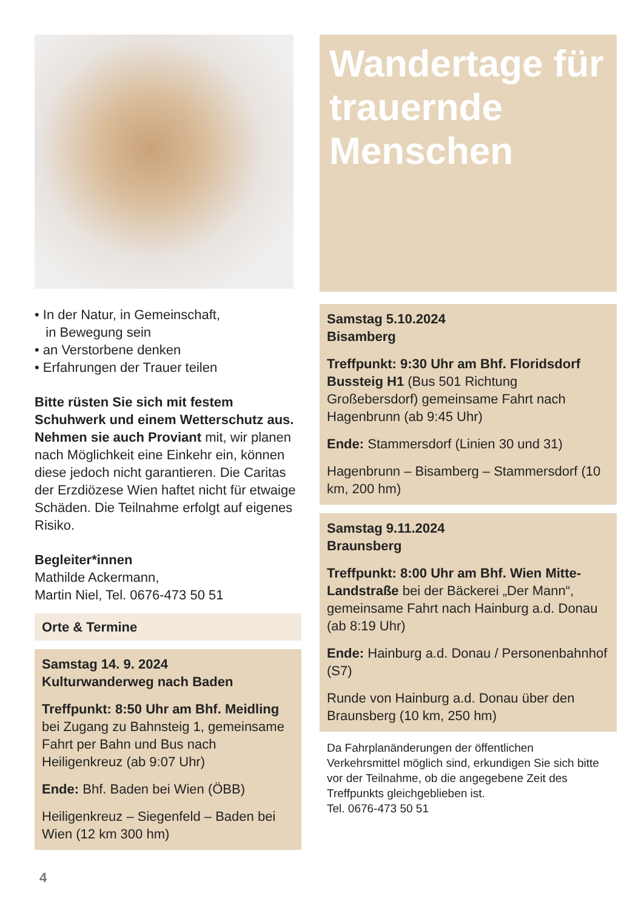• In der Natur, in Gemeinschaft,
in Bewegung sein
• an Verstorbene denken
• Erfahrungen der Trauer teilen
Bitte rüsten Sie sich mit festem Schuhwerk und einem Wetterschutz aus. Nehmen sie auch Proviant mit, wir planen nach Möglichkeit eine Einkehr ein, können diese jedoch nicht garantieren. Die Caritas der Erzdiözese Wien haftet nicht für etwaige Schäden. Die Teilnahme erfolgt auf eigenes Risiko.
Begleiter*innen
Mathilde Ackermann,
Martin Niel, Tel. 0676-473 50 51
Orte & Termine
Samstag 14. 9. 2024
Kulturwanderweg nach Baden
Treffpunkt: 8:50 Uhr am Bhf. Meidling bei Zugang zu Bahnsteig 1, gemeinsame Fahrt per Bahn und Bus nach Heiligenkreuz (ab 9:07 Uhr)
Ende: Bhf. Baden bei Wien (ÖBB)
Heiligenkreuz – Siegenfeld – Baden bei Wien (12 km 300 hm)
Wandertage für trauernde Menschen
Samstag 5.10.2024
Bisamberg
Treffpunkt: 9:30 Uhr am Bhf. Floridsdorf Bussteig H1 (Bus 501 Richtung Großebersdorf) gemeinsame Fahrt nach Hagenbrunn (ab 9:45 Uhr)
Ende: Stammersdorf (Linien 30 und 31)
Hagenbrunn – Bisamberg – Stammersdorf (10 km, 200 hm)
Samstag 9.11.2024
Braunsberg
Treffpunkt: 8:00 Uhr am Bhf. Wien Mitte-Landstraße bei der Bäckerei „Der Mann“, gemeinsame Fahrt nach Hainburg a.d. Donau (ab 8:19 Uhr)
Ende: Hainburg a.d. Donau / Personenbahnhof (S7)
Runde von Hainburg a.d. Donau über den Braunsberg (10 km, 250 hm)
Da Fahrplanänderungen der öffentlichen Verkehrsmittel möglich sind, erkundigen Sie sich bitte vor der Teilnahme, ob die angegebene Zeit des Treffpunkts gleichgeblieben ist.
Tel. 0676-473 50 51
4